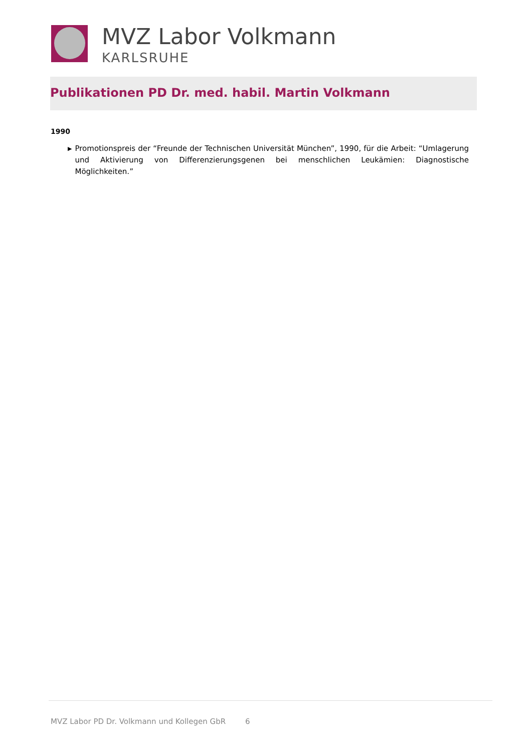MVZ Labor Volkmann
KARLSRUHE
Publikationen PD Dr. med. habil. Martin Volkmann
1990
▶
Promotionspreis der “Freunde der Technischen Universität München”, 1990, für die Arbeit: “Umlagerung und Aktivierung von Differenzierungsgenen bei menschlichen Leukämien: Diagnostische Möglichkeiten.”
MVZ Labor PD Dr. Volkmann und Kollegen GbR 6